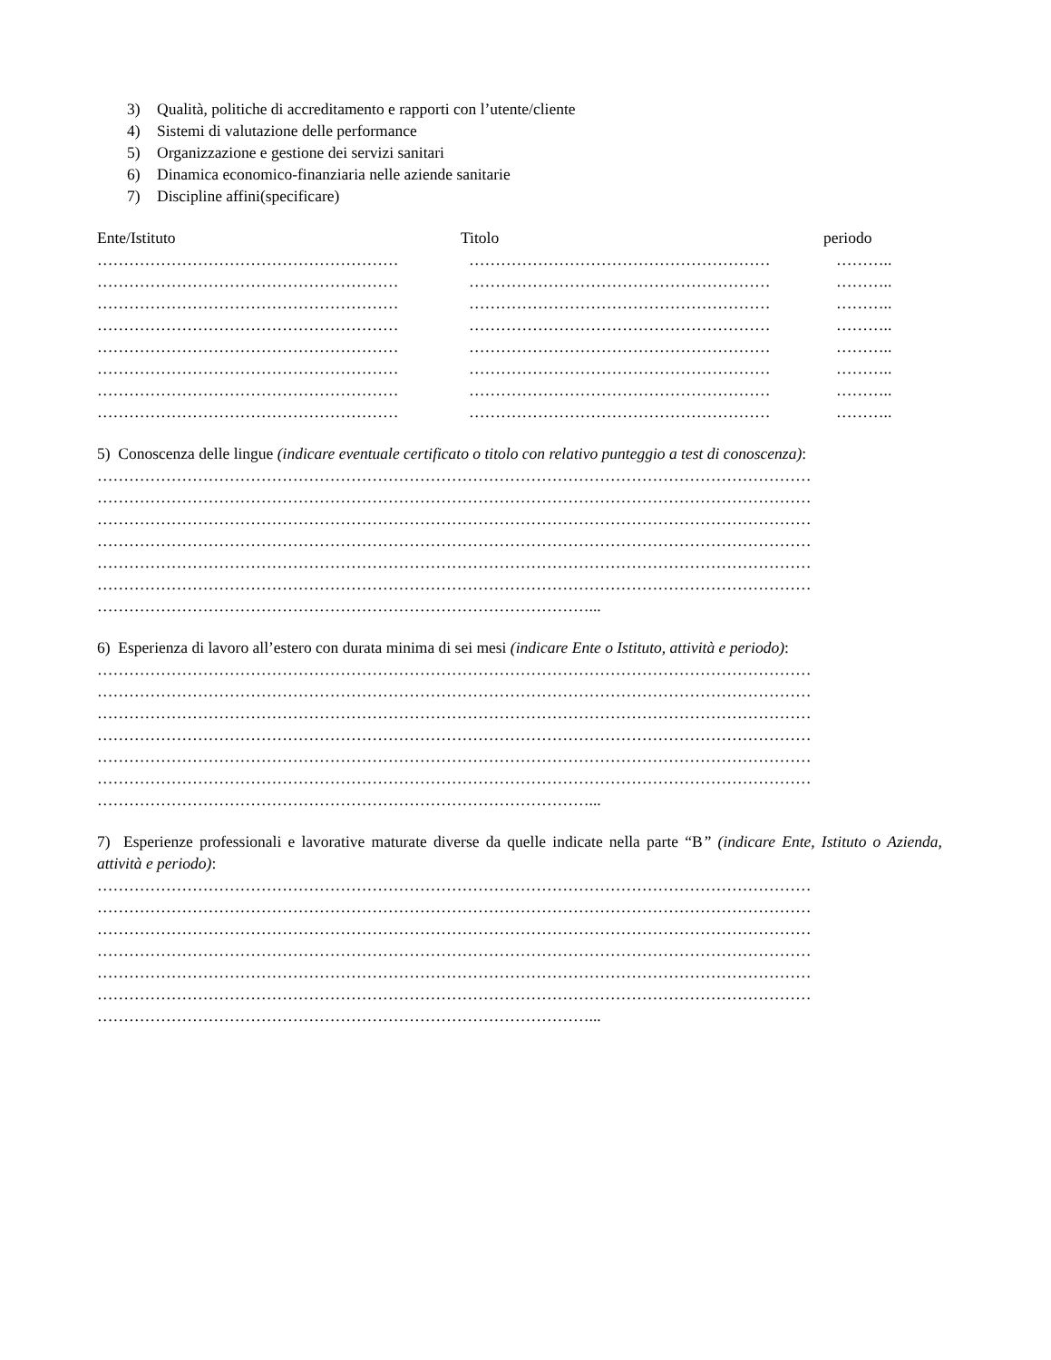3) Qualità, politiche di accreditamento e rapporti con l’utente/cliente
4) Sistemi di valutazione delle performance
5) Organizzazione e gestione dei servizi sanitari
6) Dinamica economico-finanziaria nelle aziende sanitarie
7) Discipline affini(specificare)
Ente/Istituto Titolo periodo
………………………………………………… ………………………………………………… ………..
………………………………………………… ………………………………………………… ………..
………………………………………………… ………………………………………………… ………..
………………………………………………… ………………………………………………… ………..
………………………………………………… ………………………………………………… ………..
………………………………………………… ………………………………………………… ………..
………………………………………………… ………………………………………………… ………..
………………………………………………… ………………………………………………… ………..
5) Conoscenza delle lingue (indicare eventuale certificato o titolo con relativo punteggio a test di conoscenza):
………………………………………………………………………………………………………………………
………………………………………………………………………………………………………………………
………………………………………………………………………………………………………………………
………………………………………………………………………………………………………………………
………………………………………………………………………………………………………………………
………………………………………………………………………………………………………………………
…………………………………………………………………………………...
6) Esperienza di lavoro all’estero con durata minima di sei mesi (indicare Ente o Istituto, attività e periodo):
………………………………………………………………………………………………………………………
………………………………………………………………………………………………………………………
………………………………………………………………………………………………………………………
………………………………………………………………………………………………………………………
………………………………………………………………………………………………………………………
………………………………………………………………………………………………………………………
…………………………………………………………………………………...
7) Esperienze professionali e lavorative maturate diverse da quelle indicate nella parte “B” (indicare Ente, Istituto o Azienda, attività e periodo):
………………………………………………………………………………………………………………………
………………………………………………………………………………………………………………………
………………………………………………………………………………………………………………………
………………………………………………………………………………………………………………………
………………………………………………………………………………………………………………………
………………………………………………………………………………………………………………………
…………………………………………………………………………………...